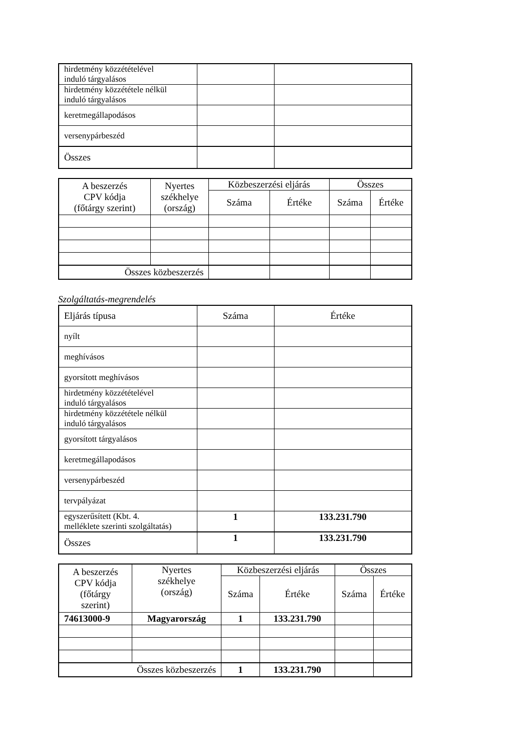| hirdetmény közzétételével induló tárgyalásos | | |
| hirdetmény közzététele nélkül induló tárgyalásos | | |
| keretmegállapodásos | | |
| versenypárbeszéd | | |
| Összes | | |
| A beszerzés CPV kódja (főtárgy szerint) | Nyertes székhelye (ország) | Közbeszerzési eljárás | | Összes | |
| --- | --- | --- | --- | --- | --- |
| | | Száma | Értéke | Száma | Értéke |
| Összes közbeszerzés | | | | | |
Szolgáltatás-megrendelés
| Eljárás típusa | Száma | Értéke |
| nyílt | | |
| meghívásos | | |
| gyorsított meghívásos | | |
| hirdetmény közzétételével induló tárgyalásos | | |
| hirdetmény közzététele nélkül induló tárgyalásos | | |
| gyorsított tárgyalásos | | |
| keretmegállapodásos | | |
| versenypárbeszéd | | |
| tervpályázat | | |
| egyszerűsített (Kbt. 4. melléklete szerinti szolgáltatás) | 1 | 133.231.790 |
| Összes | 1 | 133.231.790 |
| A beszerzés CPV kódja (főtárgy szerint) | Nyertes székhelye (ország) | Közbeszerzési eljárás | | Összes | |
| --- | --- | --- | --- | --- | --- |
| | | Száma | Értéke | Száma | Értéke |
| 74613000-9 | Magyarország | 1 | 133.231.790 | | |
| Összes közbeszerzés | | 1 | 133.231.790 | | |